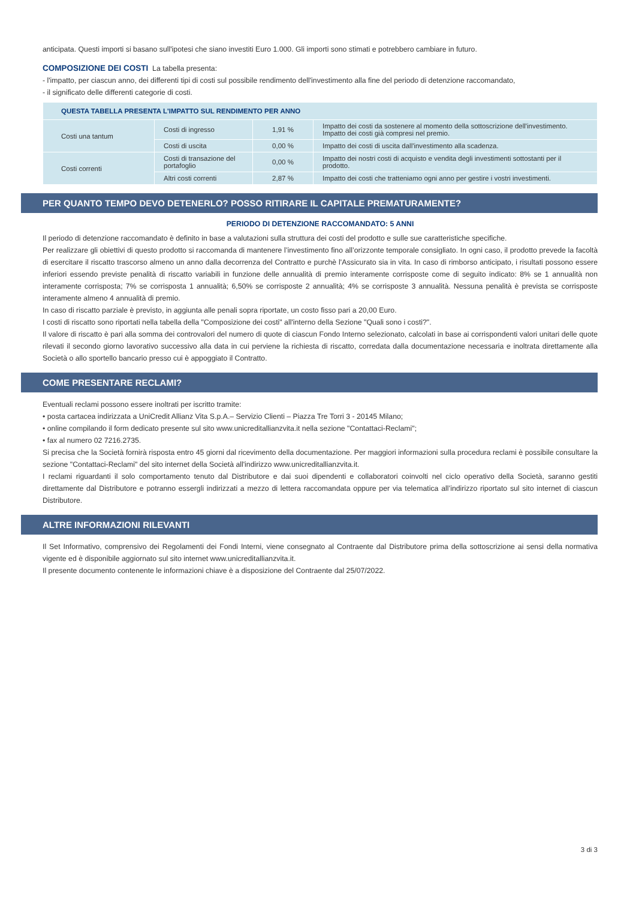anticipata. Questi importi si basano sull'ipotesi che siano investiti Euro 1.000. Gli importi sono stimati e potrebbero cambiare in futuro.
COMPOSIZIONE DEI COSTI La tabella presenta:
- l'impatto, per ciascun anno, dei differenti tipi di costi sul possibile rendimento dell'investimento alla fine del periodo di detenzione raccomandato,
- il significato delle differenti categorie di costi.
| QUESTA TABELLA PRESENTA L'IMPATTO SUL RENDIMENTO PER ANNO | | | |
| --- | --- | --- | --- |
| Costi una tantum | Costi di ingresso | 1,91 % | Impatto dei costi da sostenere al momento della sottoscrizione dell'investimento. Impatto dei costi già compresi nel premio. |
| | Costi di uscita | 0,00 % | Impatto dei costi di uscita dall'investimento alla scadenza. |
| Costi correnti | Costi di transazione del portafoglio | 0,00 % | Impatto dei nostri costi di acquisto e vendita degli investimenti sottostanti per il prodotto. |
| | Altri costi correnti | 2,87 % | Impatto dei costi che tratteniamo ogni anno per gestire i vostri investimenti. |
PER QUANTO TEMPO DEVO DETENERLO? POSSO RITIRARE IL CAPITALE PREMATURAMENTE?
PERIODO DI DETENZIONE RACCOMANDATO: 5 ANNI
Il periodo di detenzione raccomandato è definito in base a valutazioni sulla struttura dei costi del prodotto e sulle sue caratteristiche specifiche.
Per realizzare gli obiettivi di questo prodotto si raccomanda di mantenere l’investimento fino all’orizzonte temporale consigliato. In ogni caso, il prodotto prevede la facoltà di esercitare il riscatto trascorso almeno un anno dalla decorrenza del Contratto e purchè l'Assicurato sia in vita. In caso di rimborso anticipato, i risultati possono essere inferiori essendo previste penalità di riscatto variabili in funzione delle annualità di premio interamente corrisposte come di seguito indicato: 8% se 1 annualità non interamente corrisposta; 7% se corrisposta 1 annualità; 6,50% se corrisposte 2 annualità; 4% se corrisposte 3 annualità. Nessuna penalità è prevista se corrisposte interamente almeno 4 annualità di premio.
In caso di riscatto parziale è previsto, in aggiunta alle penali sopra riportate, un costo fisso pari a 20,00 Euro.
I costi di riscatto sono riportati nella tabella della "Composizione dei costi" all'interno della Sezione "Quali sono i costi?".
Il valore di riscatto è pari alla somma dei controvalori del numero di quote di ciascun Fondo Interno selezionato, calcolati in base ai corrispondenti valori unitari delle quote rilevati il secondo giorno lavorativo successivo alla data in cui perviene la richiesta di riscatto, corredata dalla documentazione necessaria e inoltrata direttamente alla Società o allo sportello bancario presso cui è appoggiato il Contratto.
COME PRESENTARE RECLAMI?
Eventuali reclami possono essere inoltrati per iscritto tramite:
• posta cartacea indirizzata a UniCredit Allianz Vita S.p.A.– Servizio Clienti – Piazza Tre Torri 3 - 20145 Milano;
• online compilando il form dedicato presente sul sito www.unicreditallianzvita.it nella sezione "Contattaci-Reclami";
• fax al numero 02 7216.2735.
Si precisa che la Società fornirà risposta entro 45 giorni dal ricevimento della documentazione. Per maggiori informazioni sulla procedura reclami è possibile consultare la sezione "Contattaci-Reclami" del sito internet della Società all'indirizzo www.unicreditallianzvita.it.
I reclami riguardanti il solo comportamento tenuto dal Distributore e dai suoi dipendenti e collaboratori coinvolti nel ciclo operativo della Società, saranno gestiti direttamente dal Distributore e potranno essergli indirizzati a mezzo di lettera raccomandata oppure per via telematica all’indirizzo riportato sul sito internet di ciascun Distributore.
ALTRE INFORMAZIONI RILEVANTI
Il Set Informativo, comprensivo dei Regolamenti dei Fondi Interni, viene consegnato al Contraente dal Distributore prima della sottoscrizione ai sensi della normativa vigente ed è disponibile aggiornato sul sito internet www.unicreditallianzvita.it.
Il presente documento contenente le informazioni chiave è a disposizione del Contraente dal 25/07/2022.
3 di 3